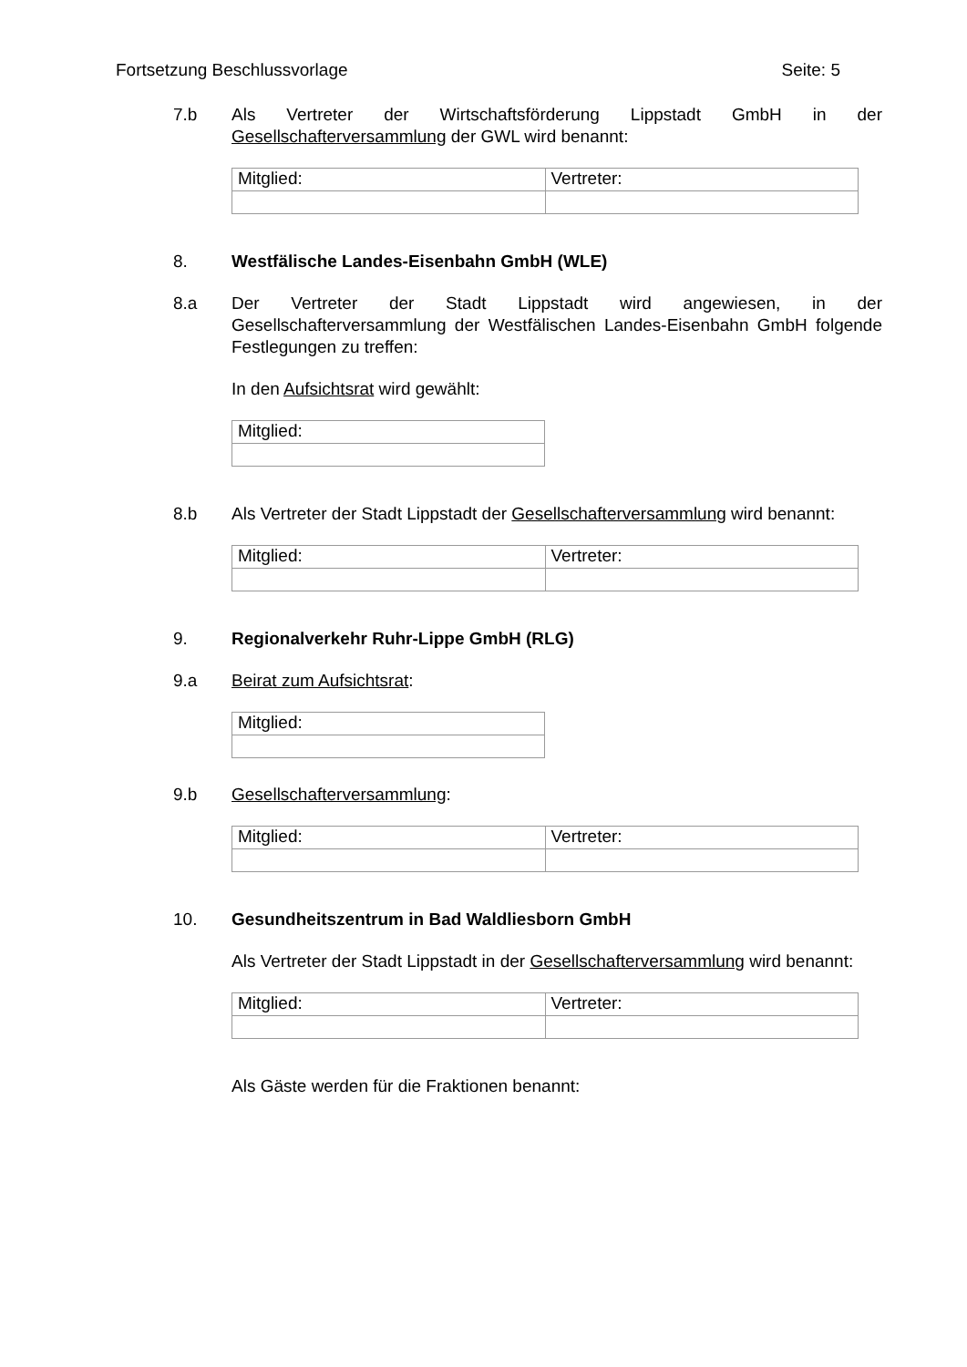Fortsetzung Beschlussvorlage Seite: 5
7.b Als Vertreter der Wirtschaftsförderung Lippstadt GmbH in der Gesellschafterversammlung der GWL wird benannt:
| Mitglied: | Vertreter: |
8. Westfälische Landes-Eisenbahn GmbH (WLE)
8.a Der Vertreter der Stadt Lippstadt wird angewiesen, in der Gesellschafterversammlung der Westfälischen Landes-Eisenbahn GmbH folgende Festlegungen zu treffen:
In den Aufsichtsrat wird gewählt:
| Mitglied: |
8.b Als Vertreter der Stadt Lippstadt der Gesellschafterversammlung wird benannt:
| Mitglied: | Vertreter: |
9. Regionalverkehr Ruhr-Lippe GmbH (RLG)
9.a Beirat zum Aufsichtsrat:
| Mitglied: |
9.b Gesellschafterversammlung:
| Mitglied: | Vertreter: |
10. Gesundheitszentrum in Bad Waldliesborn GmbH
Als Vertreter der Stadt Lippstadt in der Gesellschafterversammlung wird benannt:
| Mitglied: | Vertreter: |
Als Gäste werden für die Fraktionen benannt: